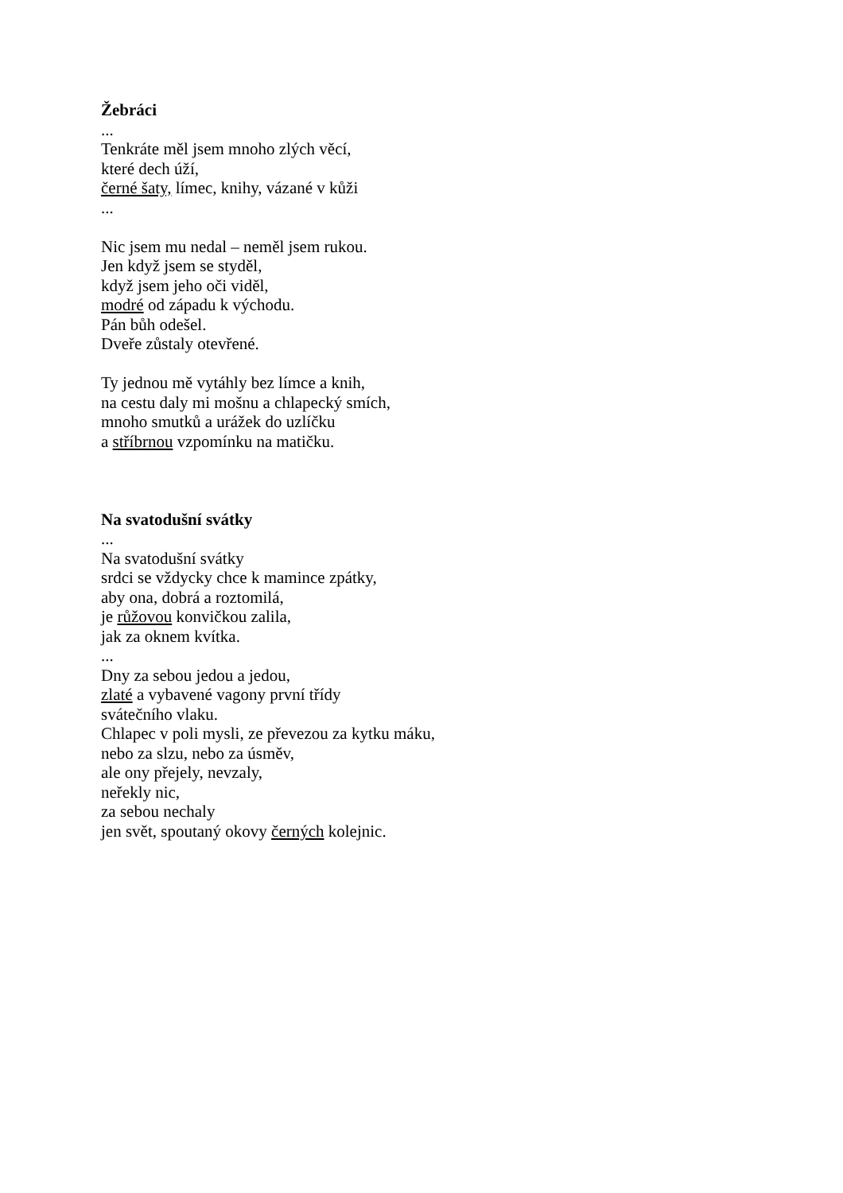Žebráci
...
Tenkráte měl jsem mnoho zlých věcí,
které dech úží,
černé šaty, límec, knihy, vázané v kůži
...
Nic jsem mu nedal – neměl jsem rukou.
Jen když jsem se styděl,
když jsem jeho oči viděl,
modré od západu k východu.
Pán bůh odešel.
Dveře zůstaly otevřené.
Ty jednou mě vytáhly bez límce a knih,
na cestu daly mi mošnu a chlapecký smích,
mnoho smutků a urážek do uzlíčku
a stříbrnou vzpomínku na matičku.
Na svatodušní svátky
...
Na svatodušní svátky
srdci se vždycky chce k mamince zpátky,
aby ona, dobrá a roztomilá,
je růžovou konvičkou zalila,
jak za oknem kvítka.
...
Dny za sebou jedou a jedou,
zlaté a vybavené vagony první třídy
svátečního vlaku.
Chlapec v poli mysli, ze převezou za kytku máku,
nebo za slzu, nebo za úsměv,
ale ony přejely, nevzaly,
neřekly nic,
za sebou nechaly
jen svět, spoutaný okovy černých kolejnic.